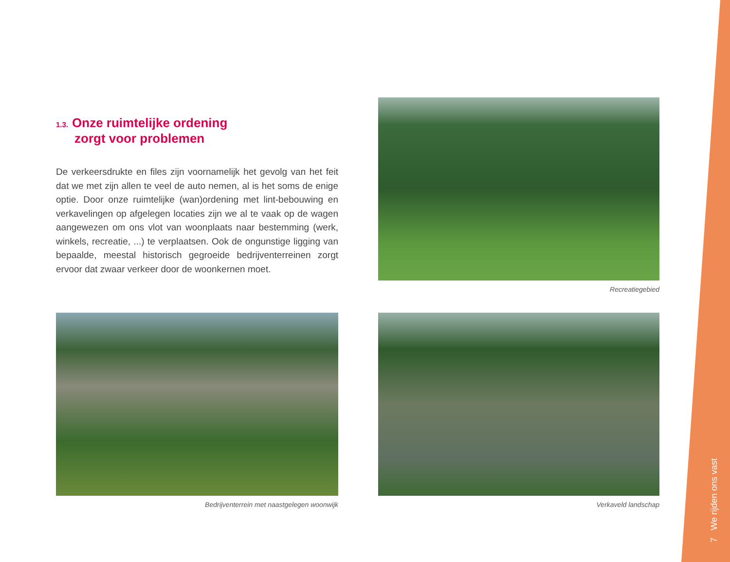1.3. Onze ruimtelijke ordening
zorgt voor problemen
De verkeersdrukte en files zijn voornamelijk het gevolg van het feit dat we met zijn allen te veel de auto nemen, al is het soms de enige optie. Door onze ruimtelijke (wan)ordening met lint-bebouwing en verkavelingen op afgelegen locaties zijn we al te vaak op de wagen aangewezen om ons vlot van woonplaats naar bestemming (werk, winkels, recreatie, ...) te verplaatsen. Ook de ongunstige ligging van bepaalde, meestal historisch gegroeide bedrijventerreinen zorgt ervoor dat zwaar verkeer door de woonkernen moet.
Recreatiegebied
Bedrijventerrein met naastgelegen woonwijk
Verkaveld landschap
7 We rijden ons vast